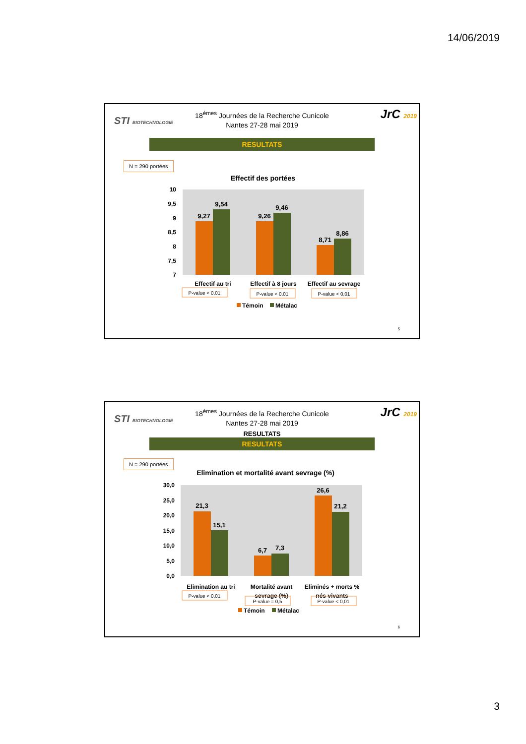14/06/2019
STI BIOTECHNOLOGIE JrC 2019
18<sup>émes</sup> Journées de la Recherche Cunicole
Nantes 27-28 mai 2019
RESULTATS
N = 290 portées
Effectif des portées
10
9,5
9
8,5
8
7,5
7
9,27
9,54
9,26
9,46
8,71
8,86
Effectif au tri
Effectif à 8 jours
Effectif au sevrage
P-value < 0,01
P-value < 0,01
P-value < 0,01
Témoin
Métalac
5
STI BIOTECHNOLOGIE JrC 2019
18<sup>émes</sup> Journées de la Recherche Cunicole
Nantes 27-28 mai 2019
RESULTATS
RESULTATS
N = 290 portées
Elimination et mortalité avant sevrage (%)
30,0
25,0
20,0
15,0
10,0
5,0
0,0
21,3
15,1
6,7
7,3
26,6
21,2
Elimination au tri
Mortalité avant
sevrage (%)
Eliminés + morts %
nés vivants
P-value < 0,01
P-value = 0,5
P-value < 0,01
Témoin
Métalac
6
3